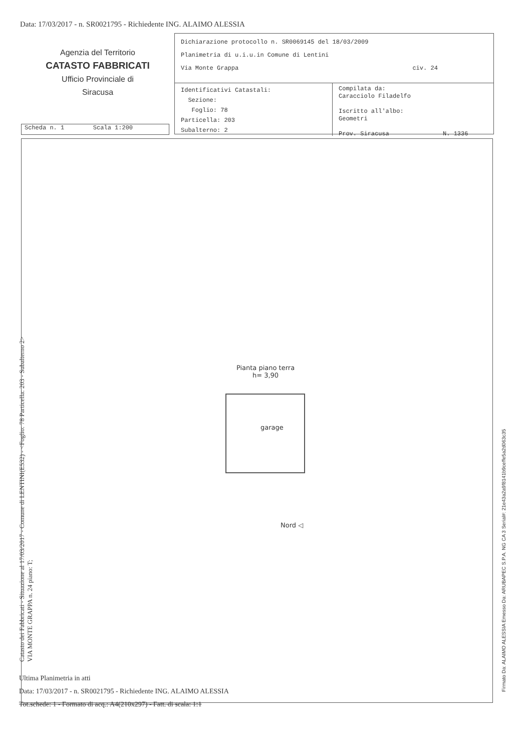Data: 17/03/2017 - n. SR0021795 - Richiedente ING. ALAIMO ALESSIA
Agenzia del Territorio
CATASTO FABBRICATI
Ufficio Provinciale di
Siracusa
Dichiarazione protocollo n. SR0069145 del 18/03/2009
Planimetria di u.i.u.in Comune di Lentini
Via Monte Grappa civ. 24
Identificativi Catastali:
Sezione:
Foglio: 78
Particella: 203
Subalterno: 2
Compilata da:
Caracciolo Filadelfo
Iscritto all'albo:
Geometri
Prov. Siracusa N. 1336
Scheda n. 1 Scala 1:200
Pianta piano terra
h= 3,90
garage
Nord ◁
Catasto dei Fabbricati - Situazione al 17/03/2017 - Comune di LENTINI(E532) - <Foglio: 78 Particella: 203 - Subalterno 2>
VIA MONTE GRAPPA n. 24 piano: T;
Firmato Da: ALAIMO ALESSIA Emesso Da: ARUBAPEC S.P.A. NG CA 3 Serial#: 21e43a2a9f8141b9ceffe5a2d063c35
Ultima Planimetria in atti
Data: 17/03/2017 - n. SR0021795 - Richiedente ING. ALAIMO ALESSIA
Tot.schede: 1 - Formato di acq.: A4(210x297) - Fatt. di scala: 1:1